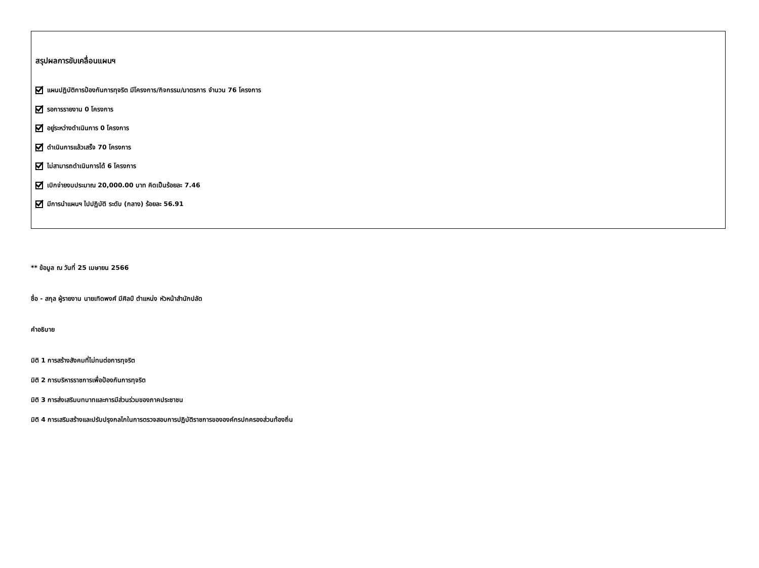สรุปผลการขับเคลื่อนแผนฯ
แผนปฏิบัติการป้องกันการทุจริต มีโครงการ/กิจกรรม/มาตรการ จำนวน 76 โครงการ
รอการรายงาน 0 โครงการ
อยู่ระหว่างดำเนินการ 0 โครงการ
ดำเนินการแล้วเสร็จ 70 โครงการ
ไม่สามารถดำเนินการได้ 6 โครงการ
เบิกจ่ายงบประมาณ 20,000.00 บาท คิดเป็นร้อยละ 7.46
มีการนำแผนฯ ไปปฏิบัติ ระดับ (กลาง) ร้อยละ 56.91
** ข้อมูล ณ วันที่ 25 เมษายน 2566
ชื่อ - สกุล ผู้รายงาน นายเทิดพงศ์ มีศิลป์ ตำแหน่ง หัวหน้าสำนักปลัด
คำอธิบาย
มิติ 1 การสร้างสังคมที่ไม่ทนต่อการทุจริต
มิติ 2 การบริหารราชการเพื่อป้องกันการทุจริต
มิติ 3 การส่งเสริมบทบาทและการมีส่วนร่วมของภาคประชาชน
มิติ 4 การเสริมสร้างและปรับปรุงกลไกในการตรวจสอบการปฏิบัติราชการขององค์กรปกครองส่วนท้องถิ่น